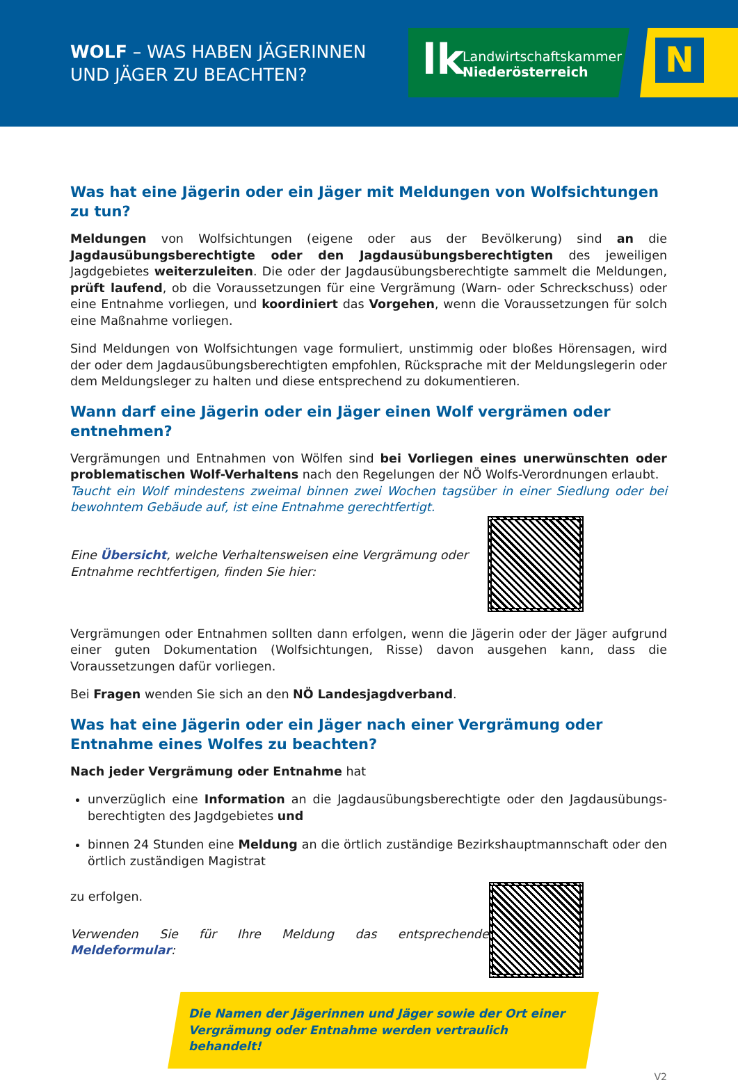WOLF – WAS HABEN JÄGERINNEN
UND JÄGER ZU BEACHTEN?
lk
Landwirtschaftskammer
Niederösterreich
N
Was hat eine Jägerin oder ein Jäger mit Meldungen von Wolfsichtungen zu tun?
Meldungen von Wolfsichtungen (eigene oder aus der Bevölkerung) sind an die Jagdausübungs­berechtigte oder den Jagdausübungsberechtigten des jeweiligen Jagdgebietes weiterzuleiten. Die oder der Jagdausübungsberechtigte sammelt die Meldungen, prüft laufend, ob die Voraussetzun­gen für eine Vergrämung (Warn- oder Schreckschuss) oder eine Entnahme vorliegen, und koordi­niert das Vorgehen, wenn die Voraussetzungen für solch eine Maßnahme vorliegen.
Sind Meldungen von Wolfsichtungen vage formuliert, unstimmig oder bloßes Hörensagen, wird der oder dem Jagdausübungsberechtigten empfohlen, Rücksprache mit der Meldungslegerin oder dem Meldungsleger zu halten und diese entsprechend zu dokumentieren.
Wann darf eine Jägerin oder ein Jäger einen Wolf vergrämen oder entnehmen?
Vergrämungen und Entnahmen von Wölfen sind bei Vorliegen eines unerwünschten oder problema­tischen Wolf-Verhaltens nach den Regelungen der NÖ Wolfs-Verordnungen erlaubt.
Taucht ein Wolf mindestens zweimal binnen zwei Wochen tagsüber in einer Siedlung oder bei bewohntem Gebäude auf, ist eine Entnahme gerechtfertigt.
Eine Übersicht, welche Verhaltensweisen eine Vergrämung oder
Entnahme rechtfertigen, finden Sie hier:
Vergrämungen oder Entnahmen sollten dann erfolgen, wenn die Jägerin oder der Jäger aufgrund einer guten Dokumentation (Wolfsichtungen, Risse) davon ausgehen kann, dass die Voraussetzun­gen dafür vorliegen.
Bei Fragen wenden Sie sich an den NÖ Landesjagdverband.
Was hat eine Jägerin oder ein Jäger nach einer Vergrämung oder Entnahme eines Wolfes zu beachten?
Nach jeder Vergrämung oder Entnahme hat
unverzüglich eine Information an die Jagdausübungsberechtigte oder den Jagdausübungs­berechtigten des Jagdgebietes und
binnen 24 Stunden eine Meldung an die örtlich zuständige Bezirkshauptmannschaft oder den örtlich zuständigen Magistrat
zu erfolgen.
Verwenden Sie für Ihre Meldung das entsprechende Meldeformular:
Die Namen der Jägerinnen und Jäger sowie der Ort einer
Vergrämung oder Entnahme werden vertraulich behandelt!
V2